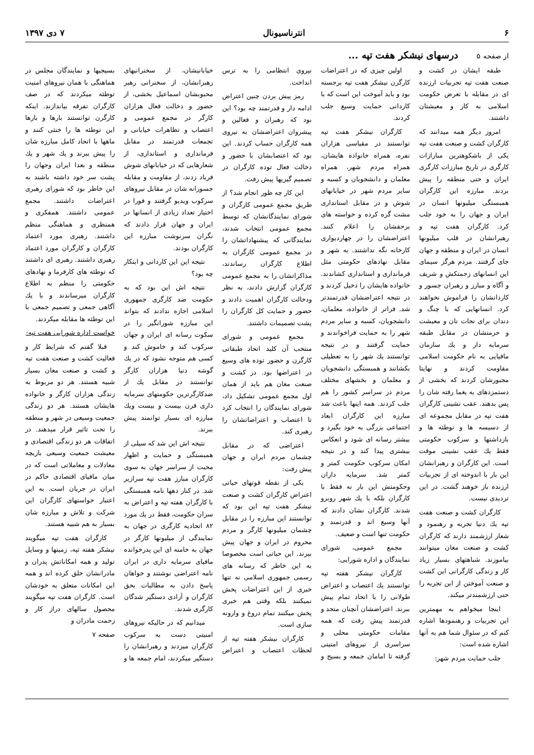۶ انترناسیونال ۷ دی ۱۳۹۷
از صفحه ۵ درسهای نیشکر هفت تپه ...
طبقه ایشان در کشت و صنعت هفت تپه تجربیات ارزنده ای در مقابله با تعرض حکومت اسلامی به کار و معیشتان داشتند.
امروز دیگر همه میدانند که کارگران کشت و صنعت هفت تپه یکی از باشکوهترین مبارازات کارگری در تاریخ مبارزات کارگری ایران و حتی منطقه را پیش بردند. مبارزه این کارگران همبستگی میلیونها انسان در ایران و جهان را به خود جلب کرد. کارگران هفت تپه و رهبرانشان در قلب میلیونها انسان در ایران و منطقه و جهان جای گرفتند. مردم هرگز سیمای این انسانهای زحمتکش و شریف و آگاه و مبارز و رهبران جسور و کاردانشان را فراموش نخواهند کرد. انسانهایی که با چنگ و دندان برای نجات نان و معیشت و حرمتشان در مقابل طبقه سرمایه دار و یك سازمان مافیایی به نام حکومت اسلامی مقاومت کردند و نهایتا مجبورشان کردند که بخشی از دستمزدهای به یغما رفته شان را پس بدهند. عقب نشینی کارگران هفت تپه در مقابل مجموعه ای از دسیسه ها و توطئه ها و بازداشتها و سرکوب حکومتی فقط یك عقب نشینی موقت است. این کارگران و رهبرانشان این بار با اندوخته ای از تجربیات ارزنده باز خوهند گشت. در این تردیدی نیست.
کارگران کشت و صنعت هفت تپه یك دنیا تجربه و رهنمود و شعار ارزشمند دارند که کارگران کشت و صنعت مغان میتوانند بیاموزند. شباهتهای بسیار زیاد کار و زندگی کارگرانی این کشت و صنعت آموختن از این تجربه را حتی ارزشمندتر میکند.
اینجا میخواهم به مهمترین این تجربیات و رهنمودها اشاره کنم که در سئوال شما هم به آنها اشاره شده است:
جلب حمایت مردم شهر:
اولین چیزی که در اعتراضات کارگرن نیشکر هفت تپه برجسته بود و باید آموخت این است که با کاردانی حمایت وسیع جلب کردند.
کارگران نیشکر هفت تپه توانستند در مقیاسی هزاران نفره، همراه خانواده هایشان، همراه مردم شهر، همراه معلمان و دانشجویان و کسبه و سایر مردم شهر در خیابانهای شوش و در مقابل استانداری مشت گره کرده و خواسته های برحقشان را اعلام کنند. اعتراضشان را در چهاردیواری کارخانه نگه نداشتند. به شهر و مقابل نهادهای حکومتی مثل فرمانداری و استانداری کشاندند. خانواده هایشان را دخیل کردند و در نتیجه اعتراضشان قدرتمندتر شد. فراتر از خانواده، معلمان، دانشجویان، کسبه و سایر مردم شهر را به حمایت فراخواندند و حمایت گرفتند و در نتیجه توانستند یك شهر را به تعطیلی بکشانند و همبستگی دانشجویان و معلمان و بخشهای مختلف مردم در سراسر کشور را هم جلب کردند. همه اینها باعث شد مبارزه این کارگران ابعاد اجتماعی بزرگی به خود بگیرد و بیشتر رسانه ای شود و انعکاس بیشتری پیدا کند و در نتیجه امکان سرکوب حکومت کمتر و کمتر شد. سرمایه داران وحکومتش این بار نه فقط با کارگران بلکه با یك شهر روبرو شدند. کارگران نشان دادند که آنها وسیع اند و قدرتمند و حکومت تنها است و ضعیف.
مجمع عمومی، شورای نمایندگان و اداره شورایی:
کارگران نیشکر هفته تپه توانستند یك اعتصاب و اعتراض طولانی را با اتحاد تمام پیش ببرند. اعتراضشان آنچنان متحد و قدرتمند پیش رفت که همه مقامات حکومتی محلی و سراسری از نیروهای امنیتی گرفته تا امامان جمعه و بسیج و نیروی انتظامی را به ترس انداخت.
رمز پیش بردن چنین اعتراض ادامه دار و قدرتمند چه بود؟ این بود که رهبران و فعالین و پیشروان اعتراضشان به نیروی همه کارگران حساب کردند. این بود که اعتصابشان با حضور و دخالت فعال توده کارگران در تصمیم گیریها پیش رفت.
این کار چه طور انجام شد؟ از طریق مجمع عمومی کارگران و شورای نمایندگانشان که توسط مجمع عمومی انتخاب شدند، نمایندگانی که پیشنهاداتشان را در مجمع عمومی کارگران به اطلاع کارگران رساندند، مذاکراتشان را به مجمع عمومی کارگران گزارش دادند، به نظر ودخالت کارگران اهمیت دادند و حضور و حمایت کل کارگران را پشت تصمیمات داشتند.
مجمع عمومی و شورای منتخب آن کلید اتحاد طبقاتی کارگرن و حضور توده های وسیع در اعتراضها بود. در کشت و صنعت مغان هم باید از همان اول مجمع عمومی تشکیل داد، شورای نمایندگان را انتخاب کرد تا اعتصاب و اعتراضاتشان را رهبری کند.
اعتراضی که در مقابل چشمان مردم ایران و جهان پیش رفت:
یکی از نقطه قوتهای حیاتی اعتراض کارگران کشت و صنعت نیشکر هفت تپه این بود که توانستند این مبارزه را در مقابل چشمان میلیونها کارگر و مردم محروم در ایران و جهان پیش ببرند. این حیاتی است مخصوصا به این خاطر که رسانه های رسمی جمهوری اسلامی نه تنها خبری از این اعتراضات پخش نمیکنند بلکه وقتی هم خبری پخش میکنند تمام دروغ و وارونه سازی است.
کارگران نیشکر هفته تپه از لحظات اعتصاب و اعتراض خیابانیشان، از سخنرانیهای رهبرانشان، از سخنرانی رهبر محبوبشان اسماعیل بخشی، از حضور و دخالت فعال هزاران کارگر در مجمع عمومی و اعتصاب و تظاهرات خیابانی و تجمعات قدرتمند در مقابل فرمانداری و استانداری، از شعارهایی که در خیابانهای شوش فریاد زدند، از مقاومت و مقابله جسورانه شان در مقابل نیروهای سرکوب ویدیو گرفتند و فورا در اختیار تعداد زیادی از انسانها در ایران و جهان قرار دادند که نگران سرنوشت مبارزه این کارگران بودند.
نتیجه این این کاردانی و ابتکار چه بود؟
نتیجه اش این بود که به حکومت ضد کارگری جمهوری اسلامی اجازه ندادند که بتواند این مبارزه شورانگیر را در سکوت رسانه ای ایران و جهان سرکوب کند و خاموش کند و کسی هم متوجه نشود که در یك گوشه دنیا هزاران کارگر توانستند در مقابل یك از ضدکارگرترین حکومتهای سرمایه داری قرن بیست و بیست ویك مبارزه ای بسیار توانمند پیش ببرند.
نتیجه اش این شد که سیلی از همبستگی و حمایت و اظهار محبت از سراسر جهان به سوی کارگران مبارز هفت تپه سرازیر شد. در کنار دهها نامه همبستگی با کارگران هفته تپه و اعتراض به سران حکومت، فقط در یك مورد ۸۲ اتحادیه کارگری در جهان به نمایندگی از میلیونها کارگر در جهان به خامنه ای این پدرخوانده مافیای سرمایه داری در ایران نامه اعتراضی نوشتند و خواهان پاسخ دادن به مطالبات بحق کارگران و آزادی دستگیر شدگان کارگری شدند.
میدانیم که در حالیکه نیروهای امنیتی دست به سرکوب کارگران میزدند و رهبرانشان را دستگیر میکردند، امام جمعه ها و بسیجیها و نمایندگان مجلس در هماهنگی با همان نیروهای امنیت توطئه میکردند که در صف کارگران تفرقه بیاندازند. اینکه کارگرن توانستند بارها و بارها این توطئه ها را خنثی کنند و ماهها با اتحاد کامل مبارزه شان را پیش ببرند و یك شهر و یك منطقه و بعدا ایران وجهان را پشت سر خود داشته باشند به این خاطر بود که شورای رهبری اعتراضات داشتند. مجمع عمومی داشتند. همفکری و همنظری و هماهنگی منظم داشتند. رهبری مورد اعتماد کارگران و کارگران مورد اعتماد رهبری داشتند. رهبری ای داشتند که توطئه های کارفرما و نهادهای حکومتی را منظم به اطلاع کارگران میرساندند و با یك آگاهی جمعی و تصمیم جمعی با این توطئه ها مقابله میکردند.
خواست اداره شورایی هفت تپه:
قبلا گفتم که شرایط کار و فعالیت کشت و صنعت هفت تپه و کشت و صنعت مغان بسیار شبیه هستند. هر دو مربوط به زندگی هزاران کارگر و خانواده هایشان هستند. هر دو زندگی جمعیت وسیعی در شهر و منطقه را تحت تاثیر قرار میدهند. در اتفاقات هر دو زندگی اقتصادی و معیشت جمعیت وسیعی بازیچه معادلات و معاملاتی است که در میان مافیای اقتصادی حاکم در ایران در جریان است. به این اعتبار خواستهای کارگران این شرکت و تلاش و مبارزه شان بسیار به هم شبیه هستند.
کارگران هفت تپه میگویند نیشکر هفته تپه، زمینها و وسایل تولید و همه امکاناتش پدران و مادرانشان خلق کرده اند و همه این امکانات متعلق به خودشان است. کارگران هفت تپه میگویند محصول سالهای دراز کار و زحمت مادران و
صفحه ۷